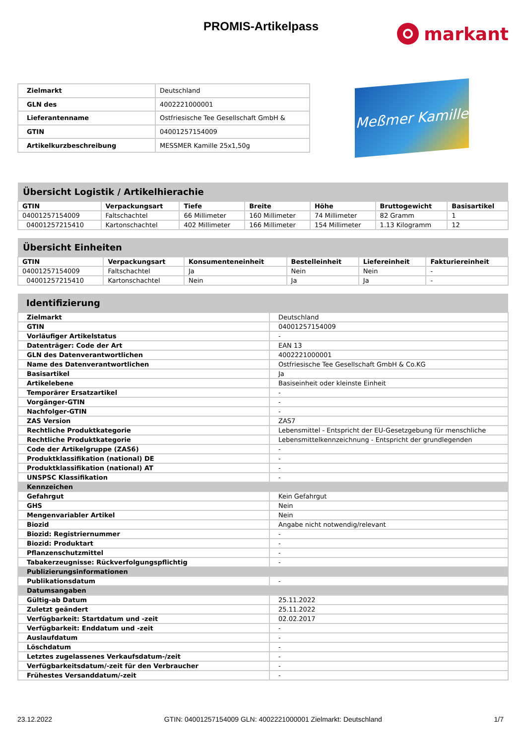PROMIS-Artikelpass
markant
| Zielmarkt | Deutschland |
| GLN des | 4002221000001 |
| Lieferantenname | Ostfriesische Tee Gesellschaft GmbH & |
| GTIN | 04001257154009 |
| Artikelkurzbeschreibung | MESSMER Kamille 25x1,50g |
Meßmer Kamille
| Übersicht Logistik / Artikelhierachie | | | | | | |
| GTIN | Verpackungsart | Tiefe | Breite | Höhe | Bruttogewicht | Basisartikel |
| 04001257154009 | Faltschachtel | 66 Millimeter | 160 Millimeter | 74 Millimeter | 82 Gramm | 1 |
| 04001257215410 | Kartonschachtel | 402 Millimeter | 166 Millimeter | 154 Millimeter | 1.13 Kilogramm | 12 |
| Übersicht Einheiten | | | | | |
| GTIN | Verpackungsart | Konsumenteneinheit | Bestelleinheit | Liefereinheit | Fakturiereinheit |
| 04001257154009 | Faltschachtel | Ja | Nein | Nein | - |
| 04001257215410 | Kartonschachtel | Nein | Ja | Ja | - |
| Identifizierung | |
| Zielmarkt | Deutschland |
| GTIN | 04001257154009 |
| Vorläufiger Artikelstatus | - |
| Datenträger: Code der Art | EAN 13 |
| GLN des Datenverantwortlichen | 4002221000001 |
| Name des Datenverantwortlichen | Ostfriesische Tee Gesellschaft GmbH & Co.KG |
| Basisartikel | Ja |
| Artikelebene | Basiseinheit oder kleinste Einheit |
| Temporärer Ersatzartikel | - |
| Vorgänger-GTIN | - |
| Nachfolger-GTIN | - |
| ZAS Version | ZAS7 |
| Rechtliche Produktkategorie | Lebensmittel - Entspricht der EU-Gesetzgebung für menschliche |
| Rechtliche Produktkategorie | Lebensmittelkennzeichnung - Entspricht der grundlegenden |
| Code der Artikelgruppe (ZAS6) | - |
| Produktklassifikation (national) DE | - |
| Produktklassifikation (national) AT | - |
| UNSPSC Klassifikation | - |
| Kennzeichen | |
| Gefahrgut | Kein Gefahrgut |
| GHS | Nein |
| Mengenvariabler Artikel | Nein |
| Biozid | Angabe nicht notwendig/relevant |
| Biozid: Registriernummer | - |
| Biozid: Produktart | - |
| Pflanzenschutzmittel | - |
| Tabakerzeugnisse: Rückverfolgungspflichtig | - |
| Publizierungsinformationen | |
| Publikationsdatum | - |
| Datumsangaben | |
| Gültig-ab Datum | 25.11.2022 |
| Zuletzt geändert | 25.11.2022 |
| Verfügbarkeit: Startdatum und -zeit | 02.02.2017 |
| Verfügbarkeit: Enddatum und -zeit | - |
| Auslaufdatum | - |
| Löschdatum | - |
| Letztes zugelassenes Verkaufsdatum-/zeit | - |
| Verfügbarkeitsdatum/-zeit für den Verbraucher | - |
| Frühestes Versanddatum/-zeit | - |
23.12.2022 GTIN: 04001257154009 GLN: 4002221000001 Zielmarkt: Deutschland 1/7